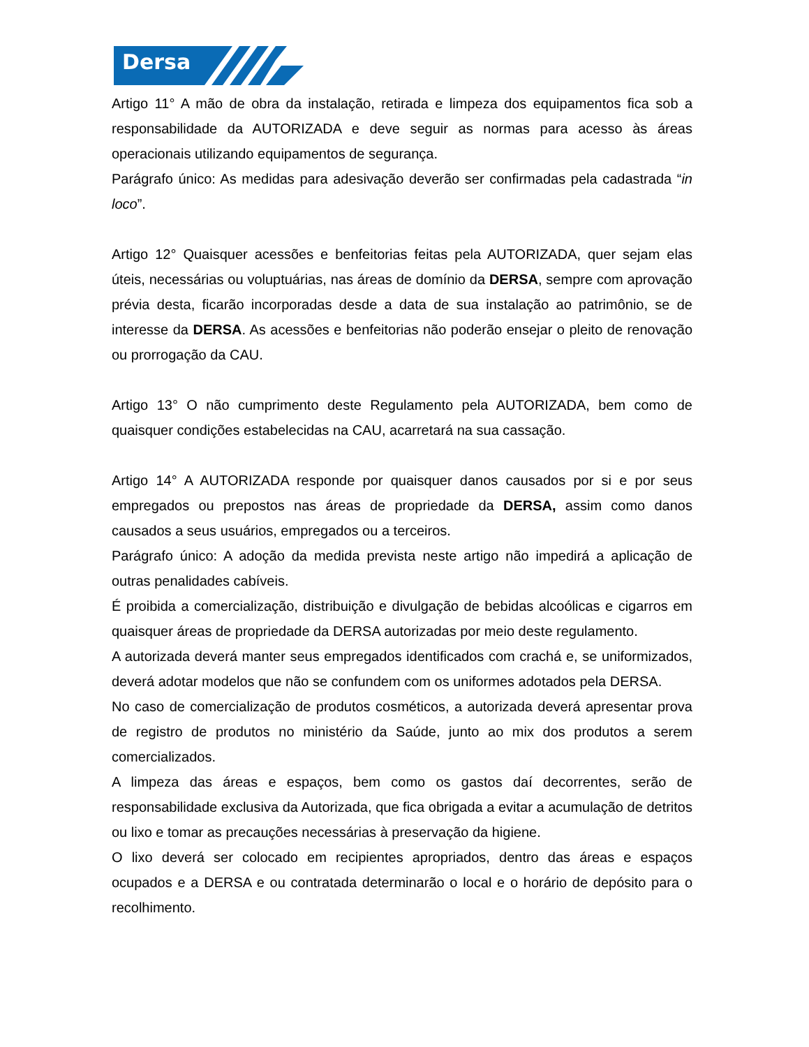Dersa
Artigo 11° A mão de obra da instalação, retirada e limpeza dos equipamentos fica sob a responsabilidade da AUTORIZADA e deve seguir as normas para acesso às áreas operacionais utilizando equipamentos de segurança.
Parágrafo único: As medidas para adesivação deverão ser confirmadas pela cadastrada “in loco”.
Artigo 12° Quaisquer acessões e benfeitorias feitas pela AUTORIZADA, quer sejam elas úteis, necessárias ou voluptuárias, nas áreas de domínio da DERSA, sempre com aprovação prévia desta, ficarão incorporadas desde a data de sua instalação ao patrimônio, se de interesse da DERSA. As acessões e benfeitorias não poderão ensejar o pleito de renovação ou prorrogação da CAU.
Artigo 13° O não cumprimento deste Regulamento pela AUTORIZADA, bem como de quaisquer condições estabelecidas na CAU, acarretará na sua cassação.
Artigo 14° A AUTORIZADA responde por quaisquer danos causados por si e por seus empregados ou prepostos nas áreas de propriedade da DERSA, assim como danos causados a seus usuários, empregados ou a terceiros.
Parágrafo único: A adoção da medida prevista neste artigo não impedirá a aplicação de outras penalidades cabíveis.
É proibida a comercialização, distribuição e divulgação de bebidas alcoólicas e cigarros em quaisquer áreas de propriedade da DERSA autorizadas por meio deste regulamento.
A autorizada deverá manter seus empregados identificados com crachá e, se uniformizados, deverá adotar modelos que não se confundem com os uniformes adotados pela DERSA.
No caso de comercialização de produtos cosméticos, a autorizada deverá apresentar prova de registro de produtos no ministério da Saúde, junto ao mix dos produtos a serem comercializados.
A limpeza das áreas e espaços, bem como os gastos daí decorrentes, serão de responsabilidade exclusiva da Autorizada, que fica obrigada a evitar a acumulação de detritos ou lixo e tomar as precauções necessárias à preservação da higiene.
O lixo deverá ser colocado em recipientes apropriados, dentro das áreas e espaços ocupados e a DERSA e ou contratada determinarão o local e o horário de depósito para o recolhimento.